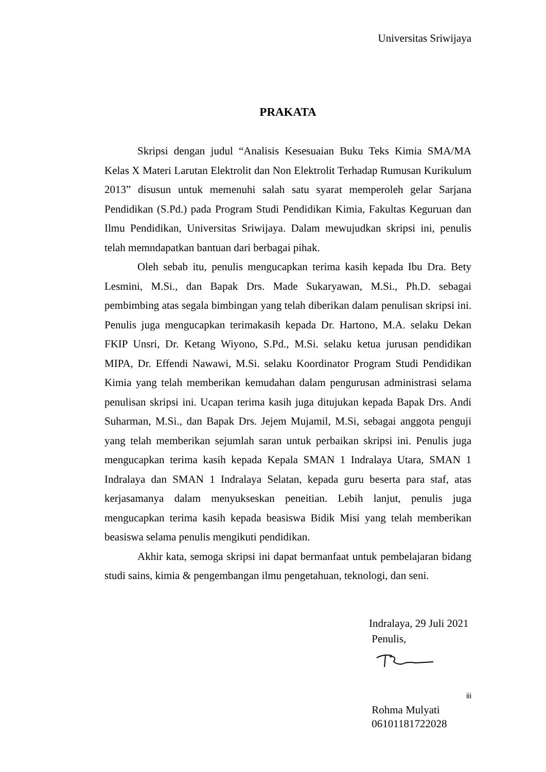Universitas Sriwijaya
PRAKATA
Skripsi dengan judul “Analisis Kesesuaian Buku Teks Kimia SMA/MA Kelas X Materi Larutan Elektrolit dan Non Elektrolit Terhadap Rumusan Kurikulum 2013” disusun untuk memenuhi salah satu syarat memperoleh gelar Sarjana Pendidikan (S.Pd.) pada Program Studi Pendidikan Kimia, Fakultas Keguruan dan Ilmu Pendidikan, Universitas Sriwijaya. Dalam mewujudkan skripsi ini, penulis telah memndapatkan bantuan dari berbagai pihak.
Oleh sebab itu, penulis mengucapkan terima kasih kepada Ibu Dra. Bety Lesmini, M.Si., dan Bapak Drs. Made Sukaryawan, M.Si., Ph.D. sebagai pembimbing atas segala bimbingan yang telah diberikan dalam penulisan skripsi ini. Penulis juga mengucapkan terimakasih kepada Dr. Hartono, M.A. selaku Dekan FKIP Unsri, Dr. Ketang Wiyono, S.Pd., M.Si. selaku ketua jurusan pendidikan MIPA, Dr. Effendi Nawawi, M.Si. selaku Koordinator Program Studi Pendidikan Kimia yang telah memberikan kemudahan dalam pengurusan administrasi selama penulisan skripsi ini. Ucapan terima kasih juga ditujukan kepada Bapak Drs. Andi Suharman, M.Si., dan Bapak Drs. Jejem Mujamil, M.Si, sebagai anggota penguji yang telah memberikan sejumlah saran untuk perbaikan skripsi ini. Penulis juga mengucapkan terima kasih kepada Kepala SMAN 1 Indralaya Utara, SMAN 1 Indralaya dan SMAN 1 Indralaya Selatan, kepada guru beserta para staf, atas kerjasamanya dalam menyukseskan peneitian. Lebih lanjut, penulis juga mengucapkan terima kasih kepada beasiswa Bidik Misi yang telah memberikan beasiswa selama penulis mengikuti pendidikan.
Akhir kata, semoga skripsi ini dapat bermanfaat untuk pembelajaran bidang studi sains, kimia & pengembangan ilmu pengetahuan, teknologi, dan seni.
Indralaya, 29 Juli 2021
Penulis,
Rohma Mulyati
06101181722028
iii